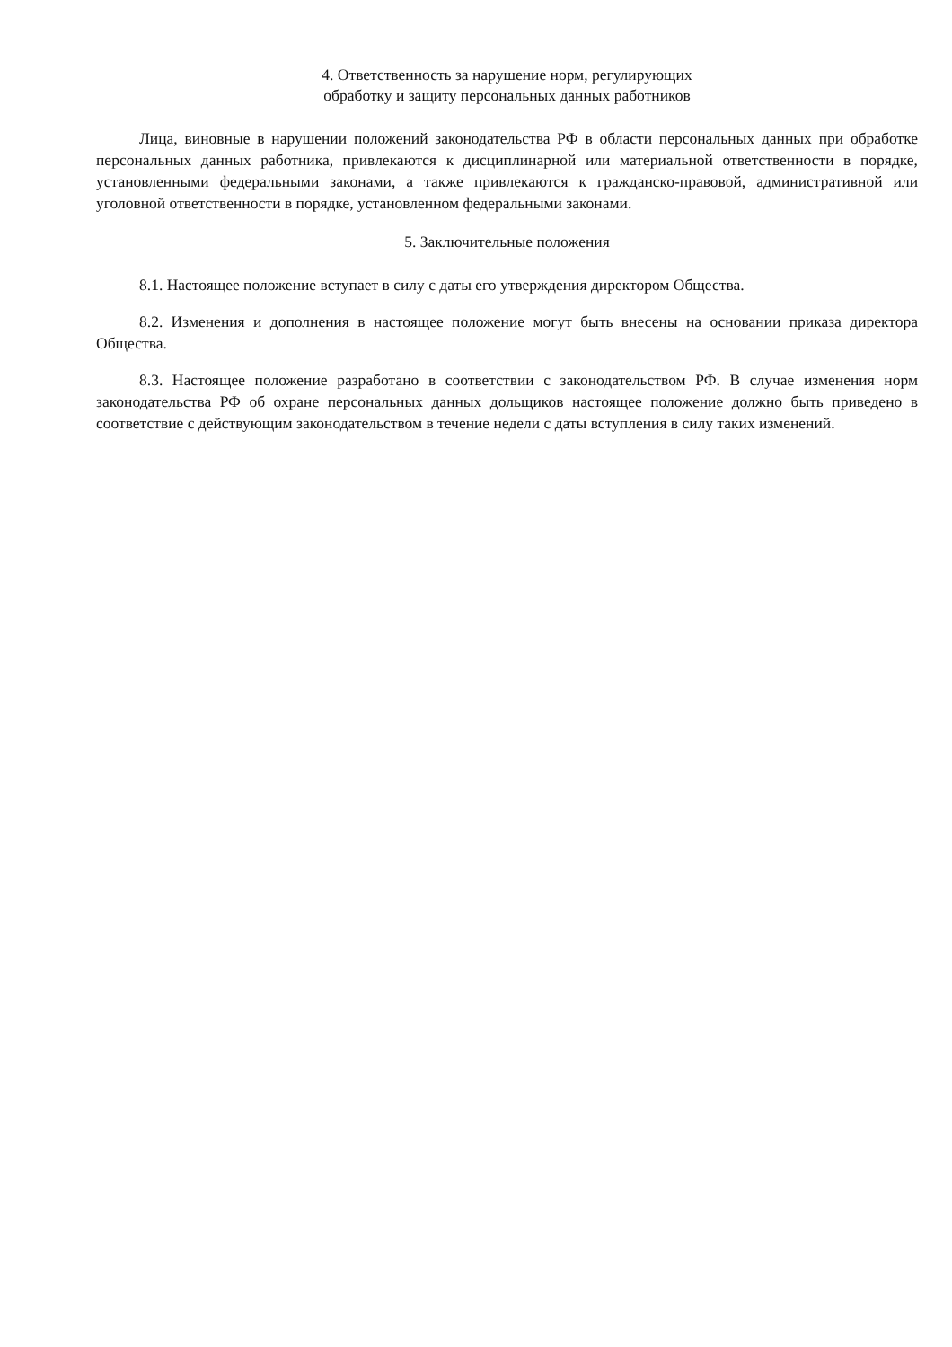4. Ответственность за нарушение норм, регулирующих
обработку и защиту персональных данных работников
Лица, виновные в нарушении положений законодательства РФ в области персональных данных при обработке персональных данных работника, привлекаются к дисциплинарной или материальной ответственности в порядке, установленными федеральными законами, а также привлекаются к гражданско-правовой, административной или уголовной ответственности в порядке, установленном федеральными законами.
5. Заключительные положения
8.1. Настоящее положение вступает в силу с даты его утверждения директором Общества.
8.2. Изменения и дополнения в настоящее положение могут быть внесены на основании приказа директора Общества.
8.3. Настоящее положение разработано в соответствии с законодательством РФ. В случае изменения норм законодательства РФ об охране персональных данных дольщиков настоящее положение должно быть приведено в соответствие с действующим законодательством в течение недели с даты вступления в силу таких изменений.